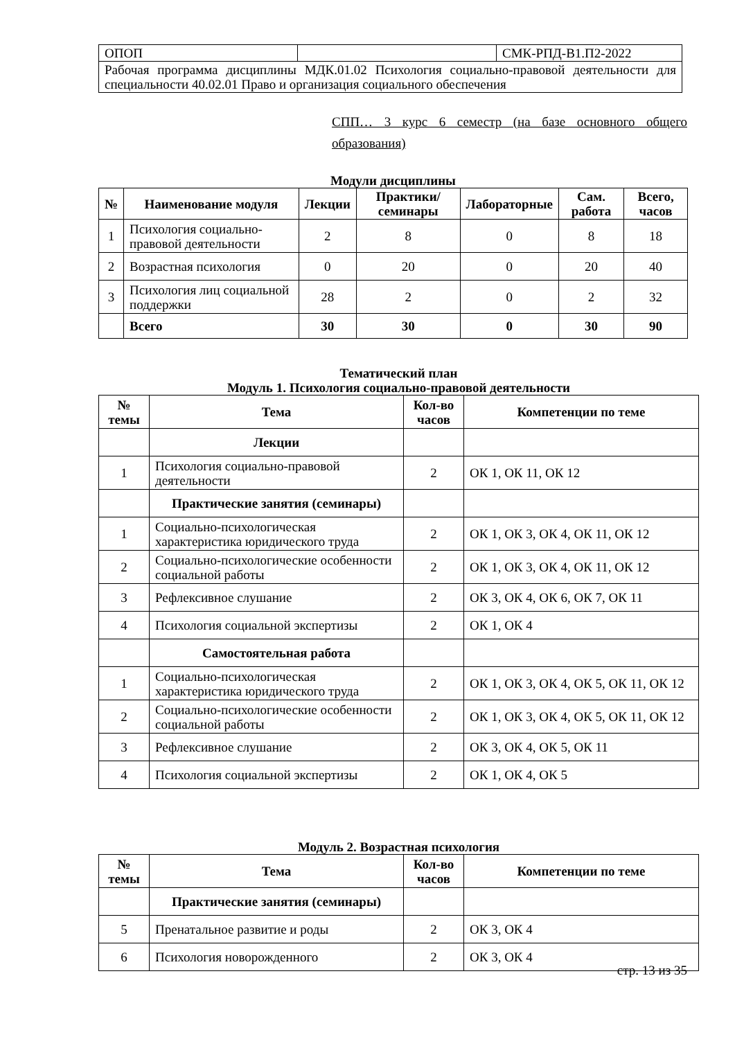| ОПОП | | СМК-РПД-В1.П2-2022 |
| Рабочая программа дисциплины МДК.01.02 Психология социально-правовой деятельности для специальности 40.02.01 Право и организация социального обеспечения | | |
СПП… 3 курс 6 семестр (на базе основного общего образования)
Модули дисциплины
| № | Наименование модуля | Лекции | Практики/ семинары | Лабораторные | Сам. работа | Всего, часов |
| --- | --- | --- | --- | --- | --- | --- |
| 1 | Психология социально-правовой деятельности | 2 | 8 | 0 | 8 | 18 |
| 2 | Возрастная психология | 0 | 20 | 0 | 20 | 40 |
| 3 | Психология лиц социальной поддержки | 28 | 2 | 0 | 2 | 32 |
| | Всего | 30 | 30 | 0 | 30 | 90 |
Тематический план
Модуль 1. Психология социально-правовой деятельности
| № темы | Тема | Кол-во часов | Компетенции по теме |
| --- | --- | --- | --- |
| | Лекции | | |
| 1 | Психология социально-правовой деятельности | 2 | ОК 1, ОК 11, ОК 12 |
| | Практические занятия (семинары) | | |
| 1 | Социально-психологическая характеристика юридического труда | 2 | ОК 1, ОК 3, ОК 4, ОК 11, ОК 12 |
| 2 | Социально-психологические особенности социальной работы | 2 | ОК 1, ОК 3, ОК 4, ОК 11, ОК 12 |
| 3 | Рефлексивное слушание | 2 | ОК 3, ОК 4, ОК 6, ОК 7, ОК 11 |
| 4 | Психология социальной экспертизы | 2 | ОК 1, ОК 4 |
| | Самостоятельная работа | | |
| 1 | Социально-психологическая характеристика юридического труда | 2 | ОК 1, ОК 3, ОК 4, ОК 5, ОК 11, ОК 12 |
| 2 | Социально-психологические особенности социальной работы | 2 | ОК 1, ОК 3, ОК 4, ОК 5, ОК 11, ОК 12 |
| 3 | Рефлексивное слушание | 2 | ОК 3, ОК 4, ОК 5, ОК 11 |
| 4 | Психология социальной экспертизы | 2 | ОК 1, ОК 4, ОК 5 |
Модуль 2. Возрастная психология
| № темы | Тема | Кол-во часов | Компетенции по теме |
| --- | --- | --- | --- |
| | Практические занятия (семинары) | | |
| 5 | Пренатальное развитие и роды | 2 | ОК 3, ОК 4 |
| 6 | Психология новорожденного | 2 | ОК 3, ОК 4 |
стр. 13 из 35